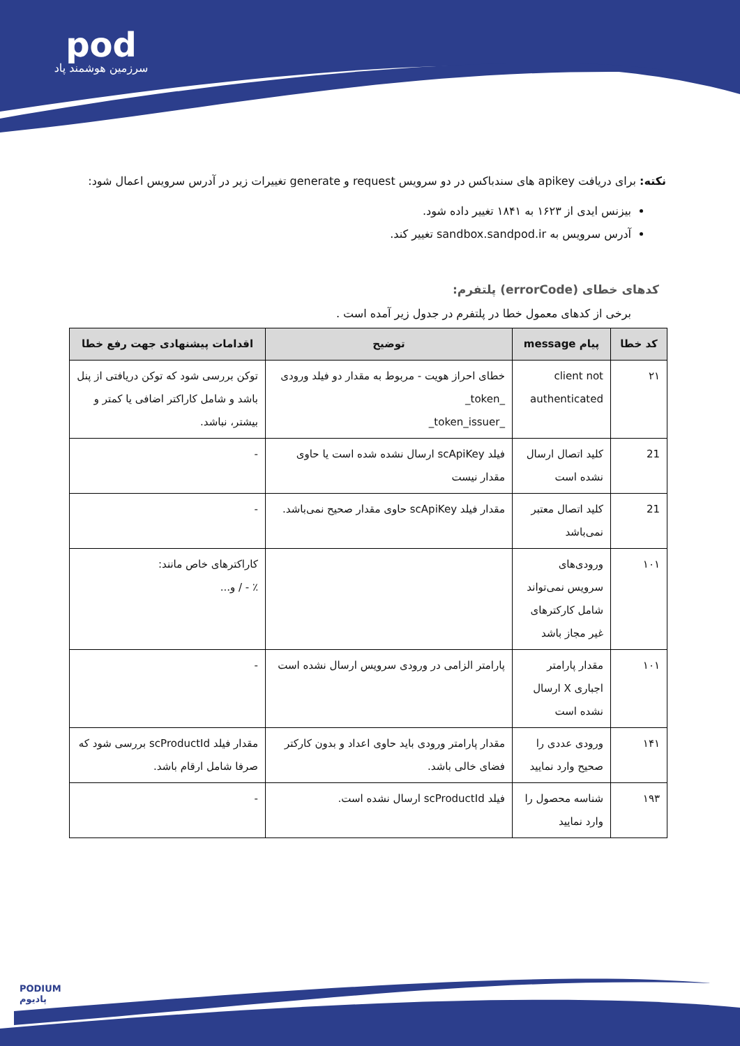pod
سرزمین هوشمند پاد
نکته: برای دریافت apikey های سندباکس در دو سرویس request و generate تغییرات زیر در آدرس سرویس اعمال شود:
بیزنس ایدی از ۱۶۲۳ به ۱۸۴۱ تغییر داده شود.
آدرس سرویس به sandbox.sandpod.ir تغییر کند.
کدهای خطای (errorCode) پلتفرم:
برخی از کدهای معمول خطا در پلتفرم در جدول زیر آمده است .
| کد خطا | پیام message | توضیح | اقدامات پیشنهادی جهت رفع خطا |
| --- | --- | --- | --- |
| ۲۱ | client not authenticated | خطای احراز هویت - مربوط به مقدار دو فیلد ورودی _token_ _token_issuer_ | توکن بررسی شود که توکن دریافتی از پنل باشد و شامل کاراکتر اضافی یا کمتر و بیشتر، نباشد. |
| 21 | کلید اتصال ارسال نشده است | فیلد scApiKey ارسال نشده شده است یا حاوی مقدار نیست | - |
| 21 | کلید اتصال معتبر نمی‌باشد | مقدار فیلد scApiKey حاوی مقدار صحیح نمی‌باشد. | - |
| ۱۰۱ | ورودی‌های سرویس نمی‌تواند شامل کارکترهای غیر مجاز باشد | | کاراکترهای خاص مانند: ٪ - / و... |
| ۱۰۱ | مقدار پارامتر اجباری X ارسال نشده است | پارامتر الزامی در ورودی سرویس ارسال نشده است | - |
| ۱۴۱ | ورودی عددی را صحیح وارد نمایید | مقدار پارامتر ورودی باید حاوی اعداد و بدون کارکتر فضای خالی باشد. | مقدار فیلد scProductId بررسی شود که صرفا شامل ارقام باشد. |
| ۱۹۳ | شناسه محصول را وارد نمایید | فیلد scProductId ارسال نشده است. | - |
PODIUM
پادیوم